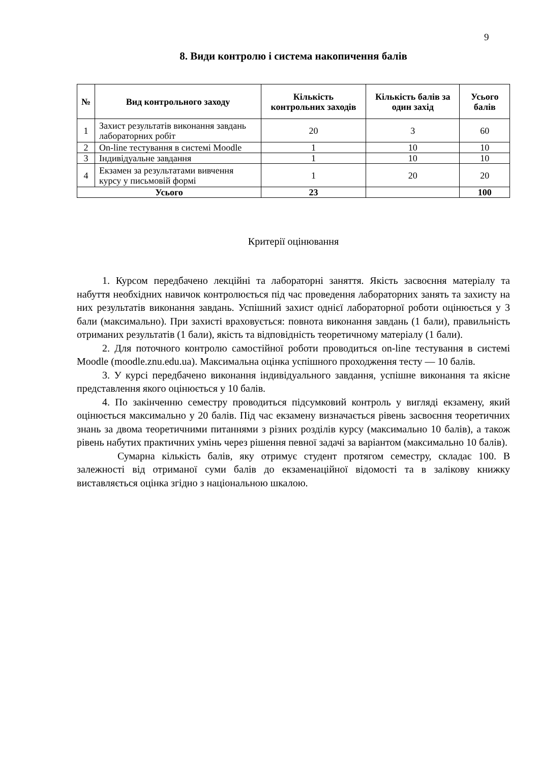9
8. Види контролю і система накопичення балів
| № | Вид контрольного заходу | Кількість контрольних заходів | Кількість балів за один захід | Усього балів |
| --- | --- | --- | --- | --- |
| 1 | Захист результатів виконання завдань лабораторних робіт | 20 | 3 | 60 |
| 2 | On-line тестування в системі Moodle | 1 | 10 | 10 |
| 3 | Індивідуальне завдання | 1 | 10 | 10 |
| 4 | Екзамен за результатами вивчення курсу у письмовій формі | 1 | 20 | 20 |
| Усього | | 23 | | 100 |
Критерії оцінювання
1. Курсом передбачено лекційні та лабораторні заняття. Якість засвоєння матеріалу та набуття необхідних навичок контролюється під час проведення лабораторних занять та захисту на них результатів виконання завдань. Успішний захист однієї лабораторної роботи оцінюється у 3 бали (максимально). При захисті враховується: повнота виконання завдань (1 бали), правильність отриманих результатів (1 бали), якість та відповідність теоретичному матеріалу (1 бали).
2. Для поточного контролю самостійної роботи проводиться on-line тестування в системі Moodle (moodle.znu.edu.ua). Максимальна оцінка успішного проходження тесту — 10 балів.
3. У курсі передбачено виконання індивідуального завдання, успішне виконання та якісне представлення якого оцінюється у 10 балів.
4. По закінченню семестру проводиться підсумковий контроль у вигляді екзамену, який оцінюється максимально у 20 балів. Під час екзамену визначається рівень засвоєння теоретичних знань за двома теоретичними питаннями з різних розділів курсу (максимально 10 балів), а також рівень набутих практичних умінь через рішення певної задачі за варіантом (максимально 10 балів).
Сумарна кількість балів, яку отримує студент протягом семестру, складає 100. В залежності від отриманої суми балів до екзаменаційної відомості та в залікову книжку виставляється оцінка згідно з національною шкалою.